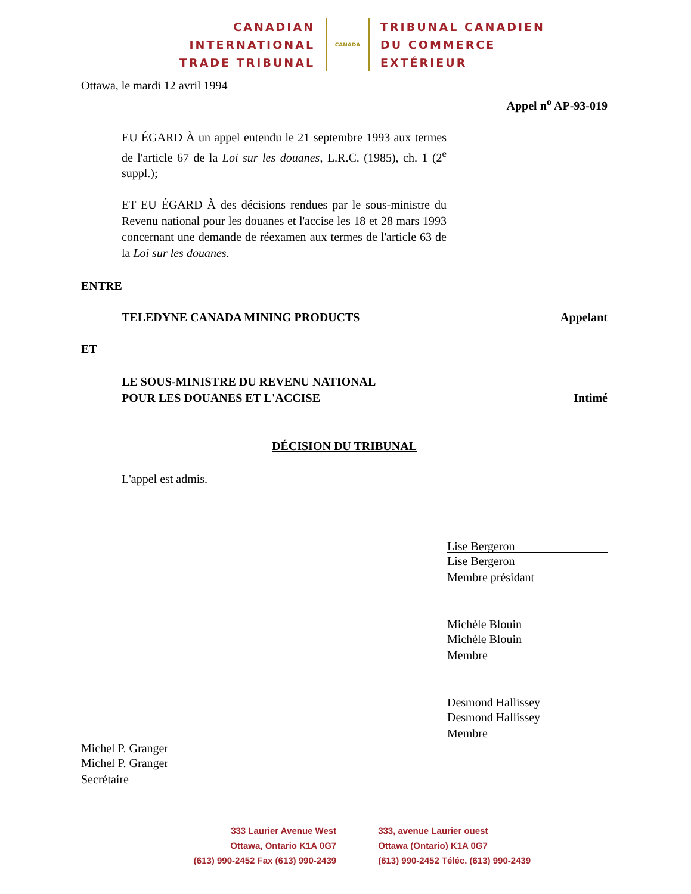CANADIAN
INTERNATIONAL
TRADE TRIBUNAL
CANADA
TRIBUNAL CANADIEN
DU COMMERCE
EXTÉRIEUR
Ottawa, le mardi 12 avril 1994
Appel n<sup>o</sup> AP-93-019
EU ÉGARD À un appel entendu le 21 septembre 1993 aux termes de l'article 67 de la Loi sur les douanes, L.R.C. (1985), ch. 1 (2<sup>e</sup> suppl.);
ET EU ÉGARD À des décisions rendues par le sous-ministre du Revenu national pour les douanes et l'accise les 18 et 28 mars 1993 concernant une demande de réexamen aux termes de l'article 63 de la Loi sur les douanes.
ENTRE
TELEDYNE CANADA MINING PRODUCTS Appelant
ET
LE SOUS-MINISTRE DU REVENU NATIONAL
POUR LES DOUANES ET L'ACCISE Intimé
DÉCISION DU TRIBUNAL
L'appel est admis.
Lise Bergeron
Lise Bergeron
Membre présidant
Michèle Blouin
Michèle Blouin
Membre
Desmond Hallissey
Desmond Hallissey
Membre
Michel P. Granger
Michel P. Granger
Secrétaire
333 Laurier Avenue West
Ottawa, Ontario K1A 0G7
(613) 990-2452 Fax (613) 990-2439
333, avenue Laurier ouest
Ottawa (Ontario) K1A 0G7
(613) 990-2452 Téléc. (613) 990-2439